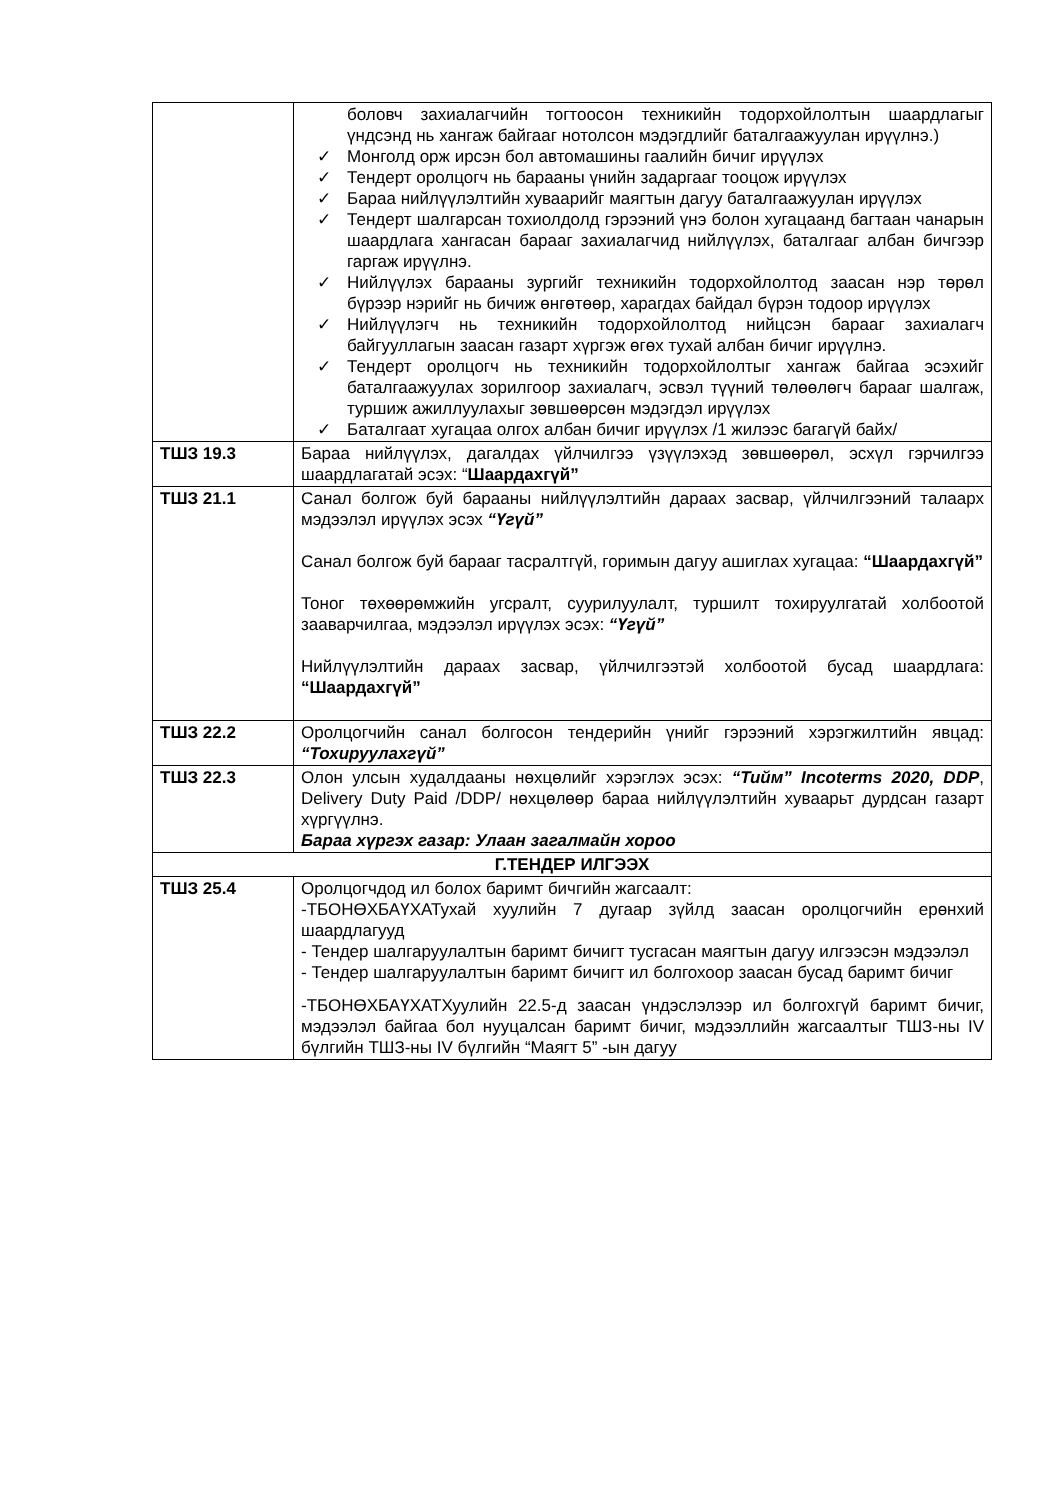| | боловч захиалагчийн тогтоосон техникийн тодорхойлолтын шаардлагыг үндсэнд нь хангаж байгааг нотолсон мэдэгдлийг баталгаажуулан ирүүлнэ.) ✓ Монголд орж ирсэн бол автомашины гаалийн бичиг ирүүлэх ✓ Тендерт оролцогч нь барааны үнийн задаргааг тооцож ирүүлэх ✓ Бараа нийлүүлэлтийн хуваарийг маягтын дагуу баталгаажуулан ирүүлэх ✓ Тендерт шалгарсан тохиолдолд гэрээний үнэ болон хугацаанд багтаан чанарын шаардлага хангасан барааг захиалагчид нийлүүлэх, баталгааг албан бичгээр гаргаж ирүүлнэ. ✓ Нийлүүлэх барааны зургийг техникийн тодорхойлолтод заасан нэр төрөл бүрээр нэрийг нь бичиж өнгөтөөр, харагдах байдал бүрэн тодоор ирүүлэх ✓ Нийлүүлэгч нь техникийн тодорхойлолтод нийцсэн барааг захиалагч байгууллагын заасан газарт хүргэж өгөх тухай албан бичиг ирүүлнэ. ✓ Тендерт оролцогч нь техникийн тодорхойлолтыг хангаж байгаа эсэхийг баталгаажуулах зорилгоор захиалагч, эсвэл түүний төлөөлөгч барааг шалгаж, туршиж ажиллуулахыг зөвшөөрсөн мэдэгдэл ирүүлэх ✓ Баталгаат хугацаа олгох албан бичиг ирүүлэх /1 жилээс багагүй байх/ |
| ТШЗ 19.3 | Бараа нийлүүлэх, дагалдах үйлчилгээ үзүүлэхэд зөвшөөрөл, эсхүл гэрчилгээ шаардлагатай эсэх: “ Шаардахгүй” |
| ТШЗ 21.1 | Санал болгож буй барааны нийлүүлэлтийн дараах засвар, үйлчилгээний талаарх мэдээлэл ирүүлэх эсэх “Үгүй” Санал болгож буй барааг тасралтгүй, горимын дагуу ашиглах хугацаа: “Шаардахгүй” Тоног төхөөрөмжийн угсралт, суурилуулалт, туршилт тохируулгатай холбоотой зааварчилгаа, мэдээлэл ирүүлэх эсэх: “Үгүй” Нийлүүлэлтийн дараах засвар, үйлчилгээтэй холбоотой бусад шаардлага: “Шаардахгүй” |
| ТШЗ 22.2 | Оролцогчийн санал болгосон тендерийн үнийг гэрээний хэрэгжилтийн явцад: “Тохируулахгүй” |
| ТШЗ 22.3 | Олон улсын худалдааны нөхцөлийг хэрэглэх эсэх: “Тийм” Incoterms 2020, DDP , Delivery Duty Paid /DDP/ нөхцөлөөр бараа нийлүүлэлтийн хуваарьт дурдсан газарт хүргүүлнэ. Бараа хүргэх газар: Улаан загалмайн хороо |
| Г.ТЕНДЕР ИЛГЭЭХ | |
| ТШЗ 25.4 | Оролцогчдод ил болох баримт бичгийн жагсаалт: -ТБОНӨХБАҮХАТухай хуулийн 7 дугаар зүйлд заасан оролцогчийн ерөнхий шаардлагууд - Тендер шалгаруулалтын баримт бичигт тусгасан маягтын дагуу илгээсэн мэдээлэл - Тендер шалгаруулалтын баримт бичигт ил болгохоор заасан бусад баримт бичиг -ТБОНӨХБАҮХАТХуулийн 22.5-д заасан үндэслэлээр ил болгохгүй баримт бичиг, мэдээлэл байгаа бол нууцалсан баримт бичиг, мэдээллийн жагсаалтыг ТШЗ-ны IV бүлгийн ТШЗ-ны IV бүлгийн “Маягт 5” -ын дагуу |